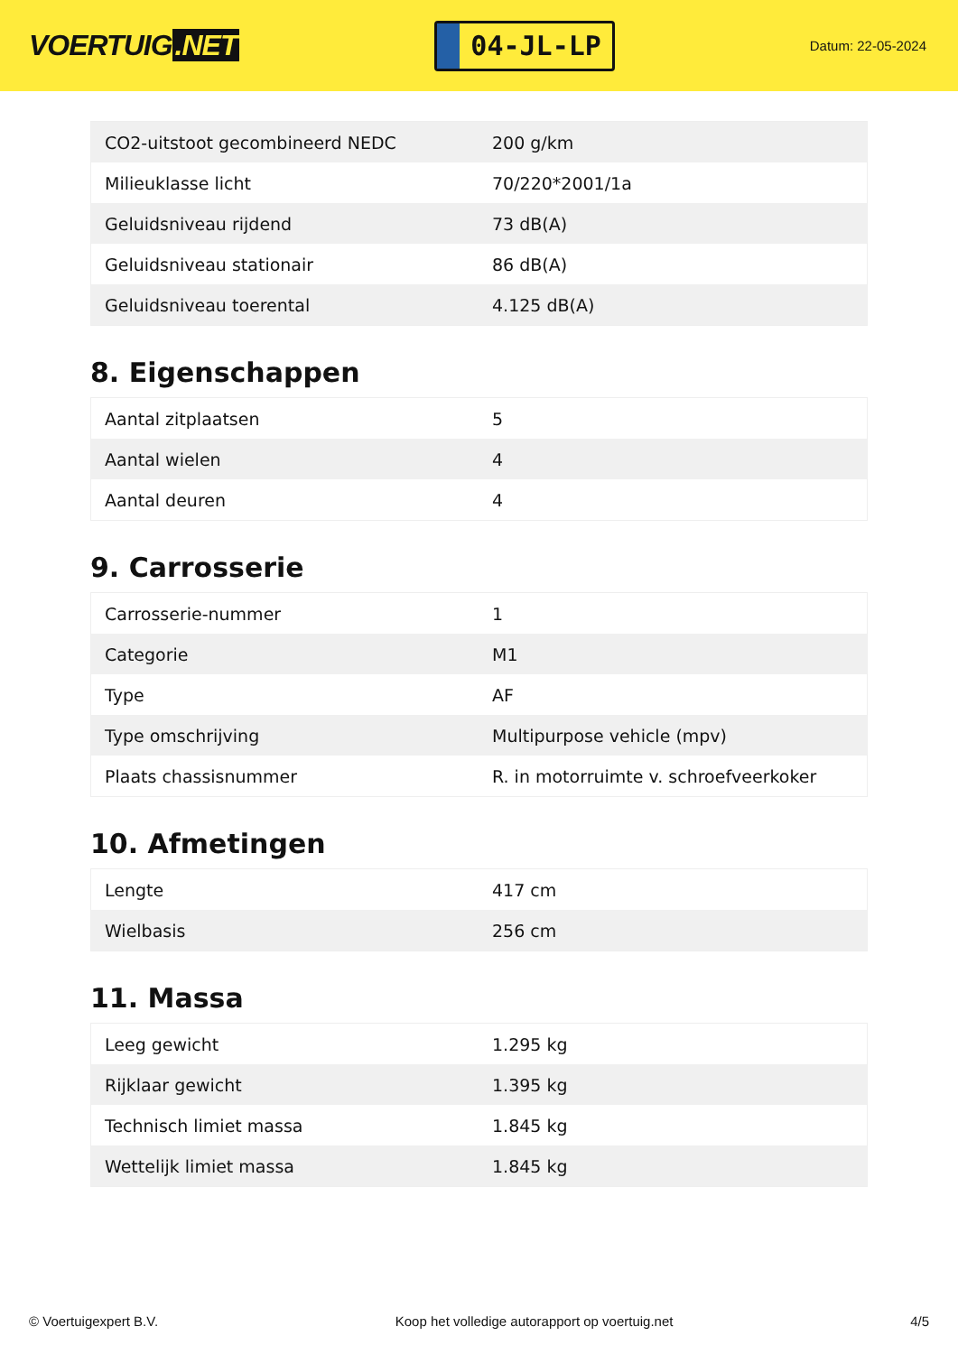VOERTUIG.NET
04-JL-LP
Datum: 22-05-2024
| CO2-uitstoot gecombineerd NEDC | 200 g/km |
| Milieuklasse licht | 70/220*2001/1a |
| Geluidsniveau rijdend | 73 dB(A) |
| Geluidsniveau stationair | 86 dB(A) |
| Geluidsniveau toerental | 4.125 dB(A) |
8. Eigenschappen
| Aantal zitplaatsen | 5 |
| Aantal wielen | 4 |
| Aantal deuren | 4 |
9. Carrosserie
| Carrosserie-nummer | 1 |
| Categorie | M1 |
| Type | AF |
| Type omschrijving | Multipurpose vehicle (mpv) |
| Plaats chassisnummer | R. in motorruimte v. schroefveerkoker |
10. Afmetingen
| Lengte | 417 cm |
| Wielbasis | 256 cm |
11. Massa
| Leeg gewicht | 1.295 kg |
| Rijklaar gewicht | 1.395 kg |
| Technisch limiet massa | 1.845 kg |
| Wettelijk limiet massa | 1.845 kg |
© Voertuigexpert B.V. Koop het volledige autorapport op voertuig.net 4/5